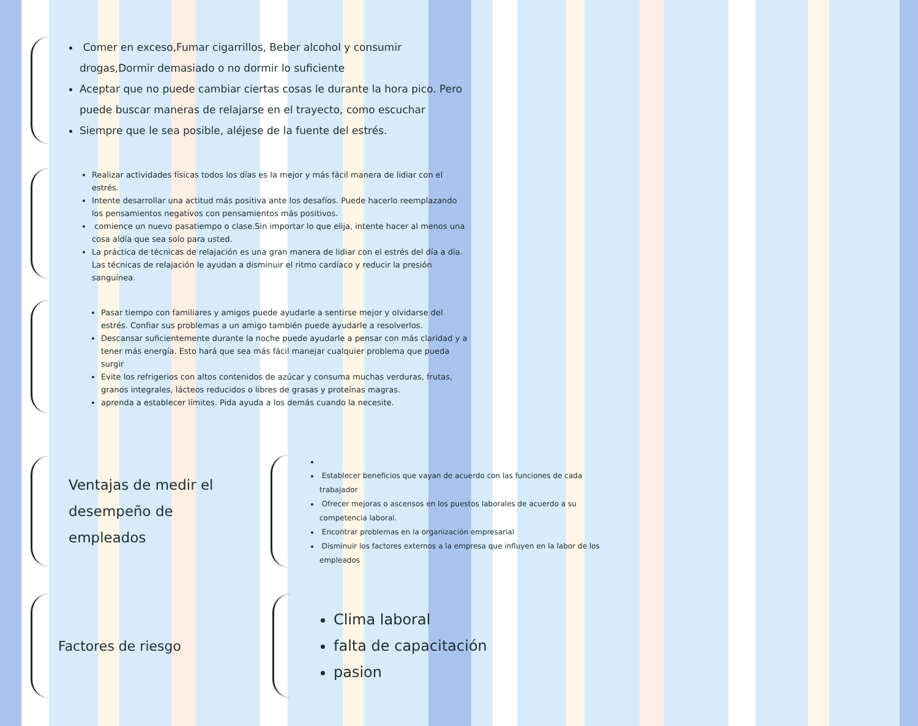Comer en exceso,Fumar cigarrillos, Beber alcohol y consumir drogas,Dormir demasiado o no dormir lo suficiente
Aceptar que no puede cambiar ciertas cosas le durante la hora pico. Pero puede buscar maneras de relajarse en el trayecto, como escuchar
Siempre que le sea posible, aléjese de la fuente del estrés.
Realizar actividades físicas todos los días es la mejor y más fácil manera de lidiar con el estrés.
Intente desarrollar una actitud más positiva ante los desafíos. Puede hacerlo reemplazando los pensamientos negativos con pensamientos más positivos.
comience un nuevo pasatiempo o clase.Sin importar lo que elija, intente hacer al menos una cosa aldía que sea solo para usted.
La práctica de técnicas de relajación es una gran manera de lidiar con el estrés del día a día. Las técnicas de relajación le ayudan a disminuir el ritmo cardíaco y reducir la presión sanguínea.
Pasar tiempo con familiares y amigos puede ayudarle a sentirse mejor y olvidarse del estrés. Confiar sus problemas a un amigo también puede ayudarle a resolverlos.
Descansar suficientemente durante la noche puede ayudarle a pensar con más claridad y a tener más energía. Esto hará que sea más fácil manejar cualquier problema que pueda surgir
Evite los refrigerios con altos contenidos de azúcar y consuma muchas verduras, frutas, granos integrales, lácteos reducidos o libres de grasas y proteínas magras.
aprenda a establecer límites. Pida ayuda a los demás cuando la necesite.
Ventajas de medir el desempeño de empleados
Establecer beneficios que vayan de acuerdo con las funciones de cada trabajador
Ofrecer mejoras o ascensos en los puestos laborales de acuerdo a su competencia laboral.
Encontrar problemas en la organización empresarial
Disminuir los factores externos a la empresa que influyen en la labor de los empleados
Factores de riesgo
Clima laboral
falta de capacitación
pasion